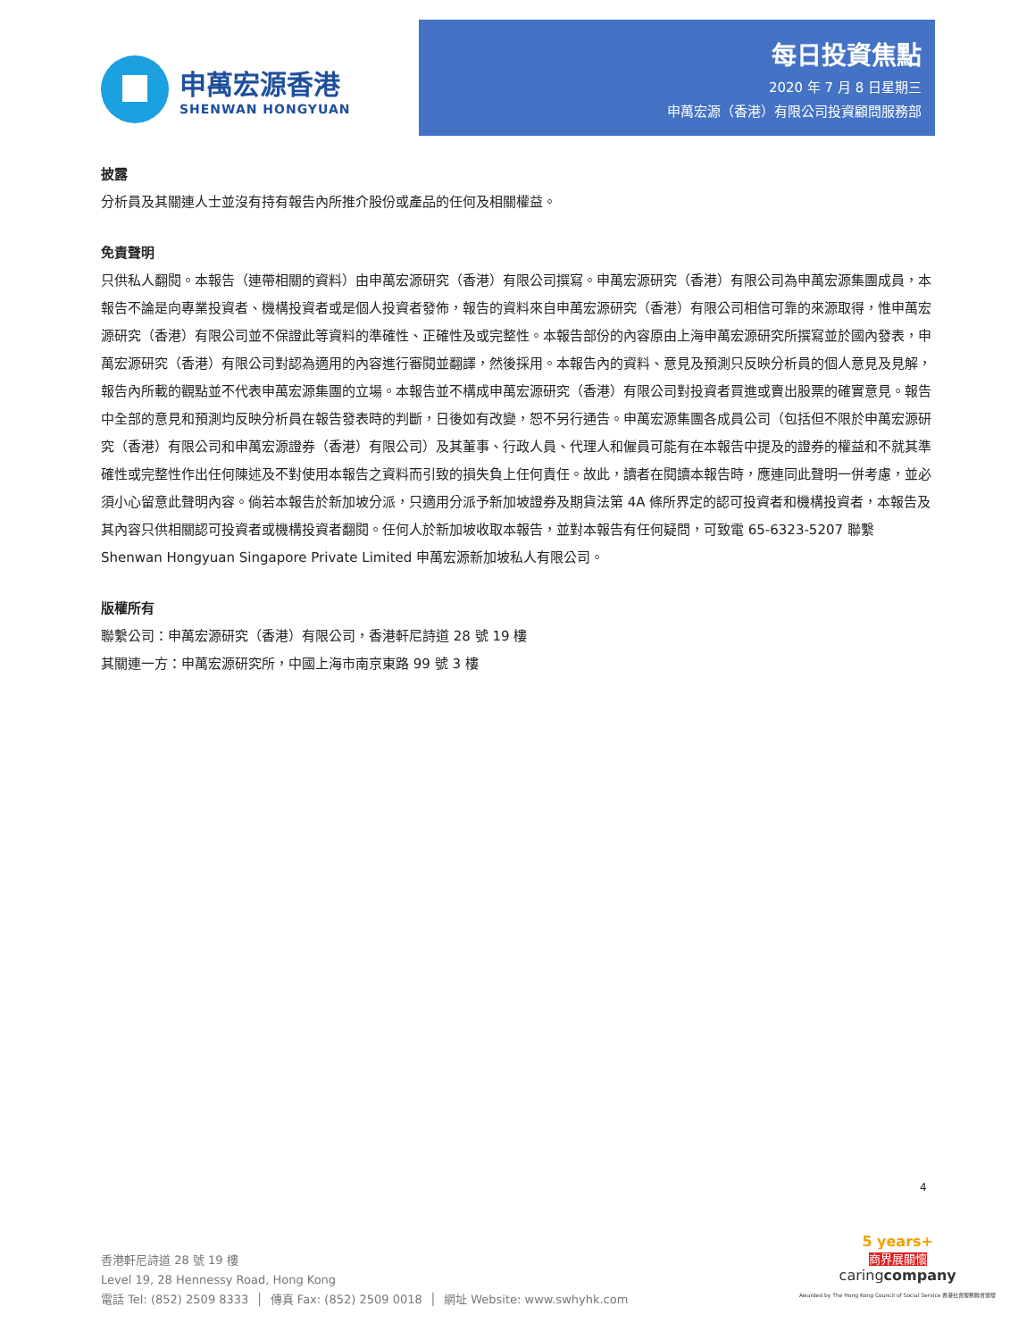申萬宏源香港
SHENWAN HONGYUAN
每日投資焦點
2020 年 7 月 8 日星期三
申萬宏源（香港）有限公司投資顧問服務部
披露
分析員及其關連人士並沒有持有報告內所推介股份或產品的任何及相關權益。
免責聲明
只供私人翻閱。本報告（連帶相關的資料）由申萬宏源研究（香港）有限公司撰寫。申萬宏源研究（香港）有限公司為申萬宏源集團成員，本報告不論是向專業投資者、機構投資者或是個人投資者發佈，報告的資料來自申萬宏源研究（香港）有限公司相信可靠的來源取得，惟申萬宏源研究（香港）有限公司並不保證此等資料的準確性、正確性及或完整性。本報告部份的內容原由上海申萬宏源研究所撰寫並於國內發表，申萬宏源研究（香港）有限公司對認為適用的內容進行審閱並翻譯，然後採用。本報告內的資料、意見及預測只反映分析員的個人意見及見解，報告內所載的觀點並不代表申萬宏源集團的立場。本報告並不構成申萬宏源研究（香港）有限公司對投資者買進或賣出股票的確實意見。報告中全部的意見和預測均反映分析員在報告發表時的判斷，日後如有改變，恕不另行通告。申萬宏源集團各成員公司（包括但不限於申萬宏源研究（香港）有限公司和申萬宏源證券（香港）有限公司）及其董事、行政人員、代理人和僱員可能有在本報告中提及的證券的權益和不就其準確性或完整性作出任何陳述及不對使用本報告之資料而引致的損失負上任何責任。故此，讀者在閱讀本報告時，應連同此聲明一併考慮，並必須小心留意此聲明內容。倘若本報告於新加坡分派，只適用分派予新加坡證券及期貨法第 4A 條所界定的認可投資者和機構投資者，本報告及其內容只供相關認可投資者或機構投資者翻閱。任何人於新加坡收取本報告，並對本報告有任何疑問，可致電 65-6323-5207 聯繫 Shenwan Hongyuan Singapore Private Limited 申萬宏源新加坡私人有限公司。
版權所有
聯繫公司：申萬宏源研究（香港）有限公司，香港軒尼詩道 28 號 19 樓
其關連一方：申萬宏源研究所，中國上海市南京東路 99 號 3 樓
4
香港軒尼詩道 28 號 19 樓
Level 19, 28 Hennessy Road, Hong Kong
電話 Tel: (852) 2509 8333 │ 傳真 Fax: (852) 2509 0018 │ 網址 Website: www.swhyhk.com
5 years+
商界展關懷
caringcompany
Awarded by The Hong Kong Council of Social Service 香港社會服務聯會頒發